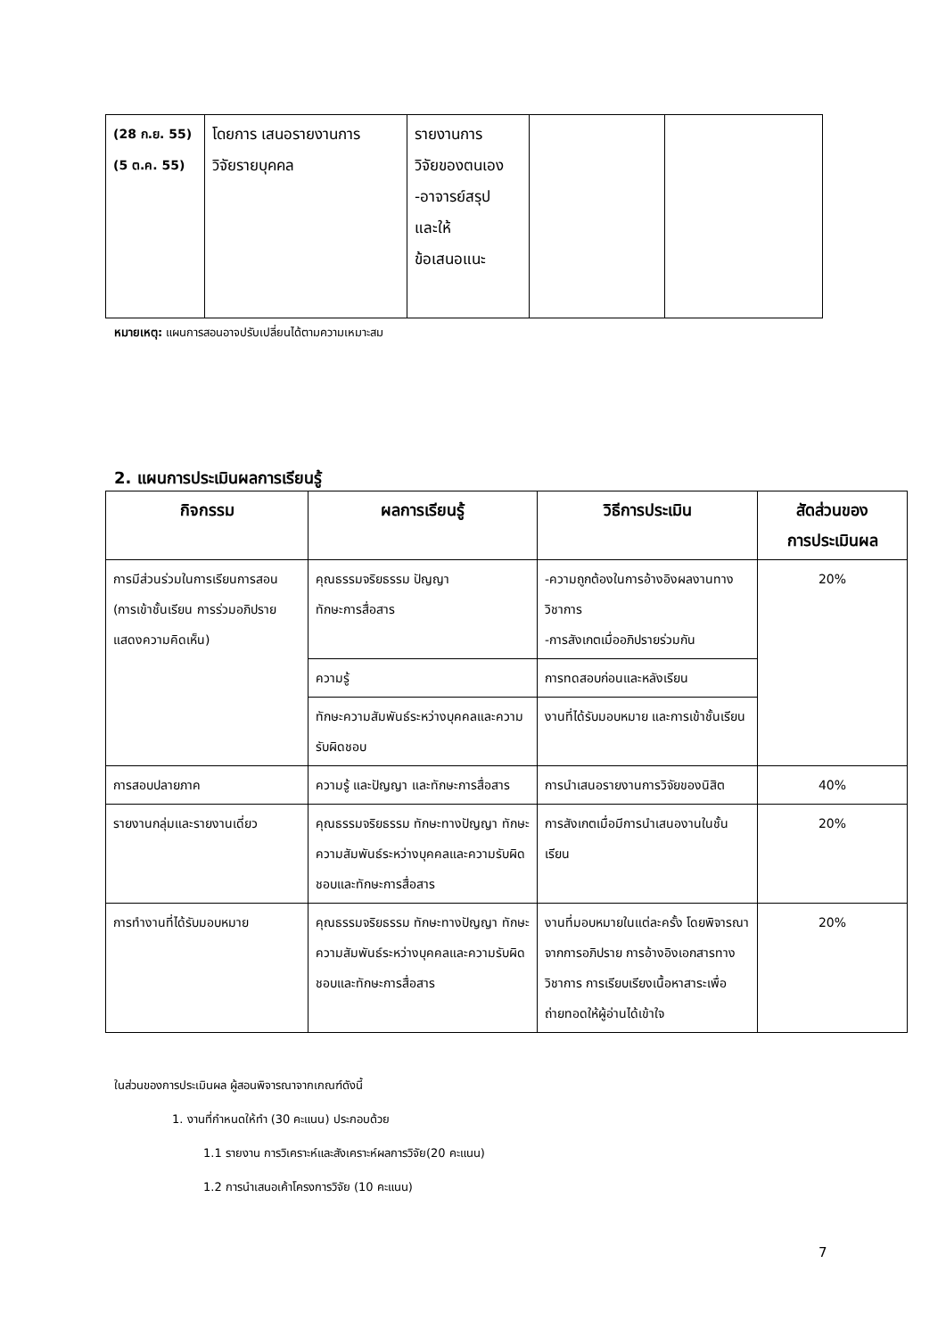| (28 ก.ย. 55) (5 ต.ค. 55) | โดยการ เสนอรายงานการ วิจัยรายบุคคล | รายงานการ วิจัยของตนเอง -อาจารย์สรุป และให้ ข้อเสนอแนะ | | |
หมายเหตุ: แผนการสอนอาจปรับเปลี่ยนได้ตามความเหมาะสม
2. แผนการประเมินผลการเรียนรู้
| กิจกรรม | ผลการเรียนรู้ | วิธีการประเมิน | สัดส่วนของ การประเมินผล |
| --- | --- | --- | --- |
| การมีส่วนร่วมในการเรียนการสอน (การเข้าชั้นเรียน การร่วมอภิปราย แสดงความคิดเห็น) | คุณธรรมจริยธรรม ปัญญา ทักษะการสื่อสาร | -ความถูกต้องในการอ้างอิงผลงานทางวิชาการ -การสังเกตเมื่ออภิปรายร่วมกัน | 20% |
| | ความรู้ | การทดสอบก่อนและหลังเรียน | |
| | ทักษะความสัมพันธ์ระหว่างบุคคลและความรับผิดชอบ | งานที่ได้รับมอบหมาย และการเข้าชั้นเรียน | |
| การสอบปลายภาค | ความรู้ และปัญญา และทักษะการสื่อสาร | การนำเสนอรายงานการวิจัยของนิสิต | 40% |
| รายงานกลุ่มและรายงานเดี่ยว | คุณธรรมจริยธรรม ทักษะทางปัญญา ทักษะความสัมพันธ์ระหว่างบุคคลและความรับผิดชอบและทักษะการสื่อสาร | การสังเกตเมื่อมีการนำเสนองานในชั้นเรียน | 20% |
| การทำงานที่ได้รับมอบหมาย | คุณธรรมจริยธรรม ทักษะทางปัญญา ทักษะความสัมพันธ์ระหว่างบุคคลและความรับผิดชอบและทักษะการสื่อสาร | งานที่มอบหมายในแต่ละครั้ง โดยพิจารณาจากการอภิปราย การอ้างอิงเอกสารทางวิชาการ การเรียบเรียงเนื้อหาสาระเพื่อถ่ายทอดให้ผู้อ่านได้เข้าใจ | 20% |
ในส่วนของการประเมินผล ผู้สอนพิจารณาจากเกณฑ์ดังนี้
1. งานที่กำหนดให้ทำ (30 คะแนน) ประกอบด้วย
1.1 รายงาน การวิเคราะห์และสังเคราะห์ผลการวิจัย(20 คะแนน)
1.2 การนำเสนอเค้าโครงการวิจัย (10 คะแนน)
7